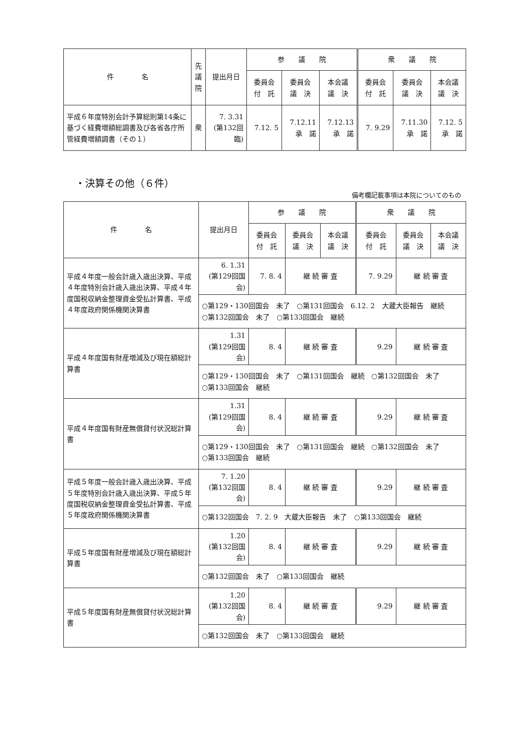| 件 名 | 先 議 院 | 提出月日 | 参 議 院 | | | 衆 議 院 | | |
| --- | --- | --- | --- | --- | --- | --- | --- | --- |
| | | | 委員会 付 託 | 委員会 議 決 | 本会議 議 決 | 委員会 付 託 | 委員会 議 決 | 本会議 議 決 |
| 平成６年度特別会計予算総則第14条に基づく経費増額総調書及び各省各庁所管経費増額調書（その１） | 衆 | 7. 3.31 (第132回臨) | 7.12. 5 | 7.12.11 承 諾 | 7.12.13 承 諾 | 7. 9.29 | 7.11.30 承 諾 | 7.12. 5 承 諾 |
・決算その他（６件）
備考欄記載事項は本院についてのもの
| 件 名 | 提出月日 | 参 議 院 | | | 衆 議 院 | | |
| --- | --- | --- | --- | --- | --- | --- | --- |
| | | 委員会 付 託 | 委員会 議 決 | 本会議 議 決 | 委員会 付 託 | 委員会 議 決 | 本会議 議 決 |
| 平成４年度一般会計歳入歳出決算、平成４年度特別会計歳入歳出決算、平成４年度国税収納金整理資金受払計算書、平成４年度政府関係機関決算書 | 6. 1.31 (第129回国会) | 7. 8. 4 | 継 続 審 査 | | 7. 9.29 | 継 続 審 査 | |
| | ○第129・130回国会 未了 ○第131回国会 6.12. 2 大蔵大臣報告 継続 ○第132回国会 未了 ○第133回国会 継続 | | | | | | |
| 平成４年度国有財産増減及び現在額総計算書 | 1.31 (第129回国会) | 8. 4 | 継 続 審 査 | | 9.29 | 継 続 審 査 | |
| | ○第129・130回国会 未了 ○第131回国会 継続 ○第132回国会 未了 ○第133回国会 継続 | | | | | | |
| 平成４年度国有財産無償貸付状況総計算書 | 1.31 (第129回国会) | 8. 4 | 継 続 審 査 | | 9.29 | 継 続 審 査 | |
| | ○第129・130回国会 未了 ○第131回国会 継続 ○第132回国会 未了 ○第133回国会 継続 | | | | | | |
| 平成５年度一般会計歳入歳出決算、平成５年度特別会計歳入歳出決算、平成５年度国税収納金整理資金受払計算書、平成５年度政府関係機関決算書 | 7. 1.20 (第132回国会) | 8. 4 | 継 続 審 査 | | 9.29 | 継 続 審 査 | |
| | ○第132回国会 7. 2. 9 大蔵大臣報告 未了 ○第133回国会 継続 | | | | | | |
| 平成５年度国有財産増減及び現在額総計算書 | 1.20 (第132回国会) | 8. 4 | 継 続 審 査 | | 9.29 | 継 続 審 査 | |
| | ○第132回国会 未了 ○第133回国会 継続 | | | | | | |
| 平成５年度国有財産無償貸付状況総計算書 | 1.20 (第132回国会) | 8. 4 | 継 続 審 査 | | 9.29 | 継 続 審 査 | |
| | ○第132回国会 未了 ○第133回国会 継続 | | | | | | |